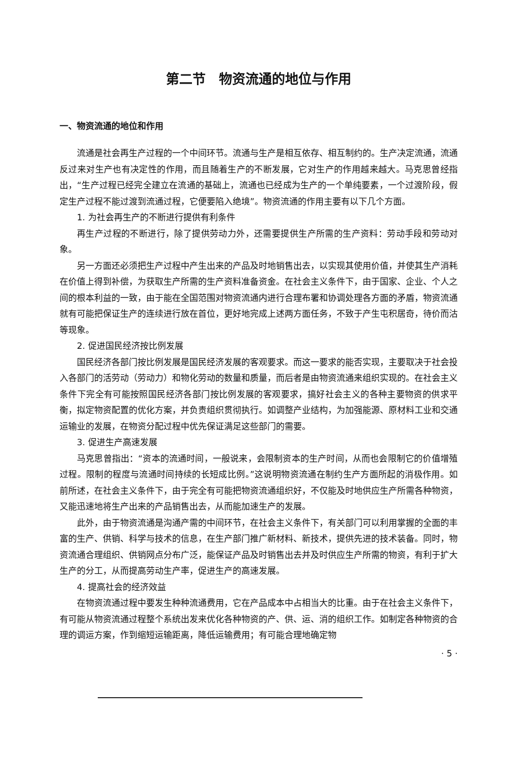第二节　物资流通的地位与作用
一、物资流通的地位和作用
流通是社会再生产过程的一个中间环节。流通与生产是相互依存、相互制约的。生产决定流通，流通反过来对生产也有决定性的作用，而且随着生产的不断发展，它对生产的作用越来越大。马克思曾经指出，“生产过程已经完全建立在流通的基础上，流通也已经成为生产的一个单纯要素，一个过渡阶段，假定生产过程不能过渡到流通过程，它便要陷入绝境”。物资流通的作用主要有以下几个方面。
1. 为社会再生产的不断进行提供有利条件
再生产过程的不断进行，除了提供劳动力外，还需要提供生产所需的生产资料：劳动手段和劳动对象。
另一方面还必须把生产过程中产生出来的产品及时地销售出去，以实现其使用价值，并使其生产消耗在价值上得到补偿，为获取生产所需的生产资料准备资金。在社会主义条件下，由于国家、企业、个人之间的根本利益的一致，由于能在全国范围对物资流通内进行合理布署和协调处理各方面的矛盾，物资流通就有可能把保证生产的连续进行放在首位，更好地完成上述两方面任务，不致于产生屯积居奇，待价而沽等现象。
2. 促进国民经济按比例发展
国民经济各部门按比例发展是国民经济发展的客观要求。而这一要求的能否实现，主要取决于社会投入各部门的活劳动（劳动力）和物化劳动的数量和质量，而后者是由物资流通来组织实现的。在社会主义条件下完全有可能按照国民经济各部门按比例发展的客观要求，搞好社会主义的各种主要物资的供求平衡，拟定物资配置的优化方案，并负责组织贯彻执行。如调整产业结构，为加强能源、原材料工业和交通运输业的发展，在物资分配过程中优先保证满足这些部门的需要。
3. 促进生产高速发展
马克思曾指出：“资本的流通时间，一般说来，会限制资本的生产时间，从而也会限制它的价值增殖过程。限制的程度与流通时间持续的长短成比例。”这说明物资流通在制约生产方面所起的消极作用。如前所述，在社会主义条件下，由于完全有可能把物资流通组织好，不仅能及时地供应生产所需各种物资，又能迅速地将生产出来的产品销售出去，从而能加速生产的发展。
此外，由于物资流通是沟通产需的中间环节，在社会主义条件下，有关部门可以利用掌握的全面的丰富的生产、供销、科学与技术的信息，在生产部门推广新材料、新技术，提供先进的技术装备。同时，物资流通合理组织、供销网点分布广泛，能保证产品及时销售出去并及时供应生产所需的物资，有利于扩大生产的分工，从而提高劳动生产率，促进生产的高速发展。
4. 提高社会的经济效益
在物资流通过程中要发生种种流通费用，它在产品成本中占相当大的比重。由于在社会主义条件下，有可能从物资流通过程整个系统出发来优化各种物资的产、供、运、消的组织工作。如制定各种物资的合理的调运方案，作到缩短运输距离，降低运输费用；有可能合理地确定物
· 5 ·